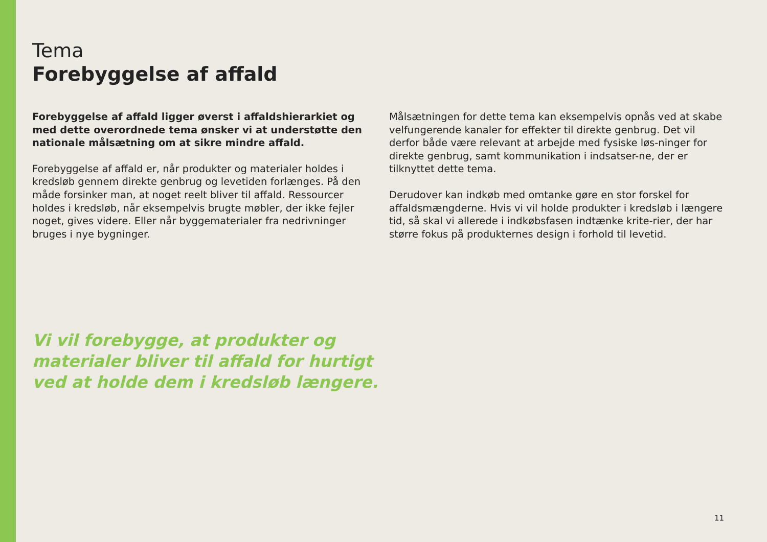Tema
Forebyggelse af affald
Forebyggelse af affald ligger øverst i affaldshierarkiet og med dette overordnede tema ønsker vi at understøtte den nationale målsætning om at sikre mindre affald.
Forebyggelse af affald er, når produkter og materialer holdes i kredsløb gennem direkte genbrug og levetiden forlænges. På den måde forsinker man, at noget reelt bliver til affald. Ressourcer holdes i kredsløb, når eksempelvis brugte møbler, der ikke fejler noget, gives videre. Eller når byggematerialer fra nedrivninger bruges i nye bygninger.
Målsætningen for dette tema kan eksempelvis opnås ved at skabe velfungerende kanaler for effekter til direkte genbrug. Det vil derfor både være relevant at arbejde med fysiske løs-ninger for direkte genbrug, samt kommunikation i indsatser-ne, der er tilknyttet dette tema.
Derudover kan indkøb med omtanke gøre en stor forskel for affaldsmængderne. Hvis vi vil holde produkter i kredsløb i længere tid, så skal vi allerede i indkøbsfasen indtænke krite-rier, der har større fokus på produkternes design i forhold til levetid.
Vi vil forebygge, at produkter og materialer bliver til affald for hurtigt ved at holde dem i kredsløb længere.
11